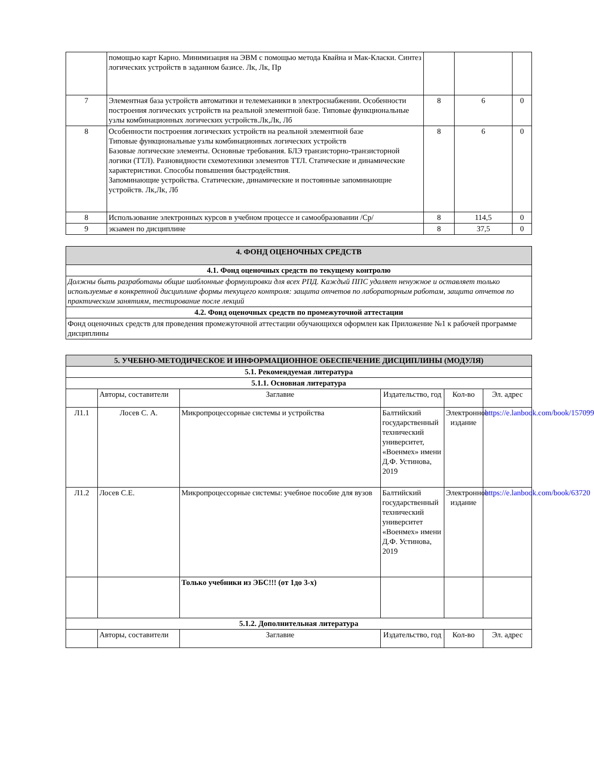| | помощью карт Карно. Минимизация на ЭВМ с помощью метода Квайна и Мак-Класки. Синтез логических устройств в заданном базисе. Лк, Лк, Пр | | | |
| 7 | Элементная база устройств автоматики и телемеханики в электроснабжении. Особенности построения логических устройств на реальной элементной базе. Типовые функциональные узлы комбинационных логических устройств.Лк,Лк, Лб | 8 | 6 | 0 |
| 8 | Особенности построения логических устройств на реальной элементной базе Типовые функциональные узлы комбинационных логических устройств Базовые логические элементы. Основные требования. БЛЭ транзисторно-транзисторной логики (ТТЛ). Разновидности схемотехники элементов ТТЛ. Статические и динамические характеристики. Способы повышения быстродействия. Запоминающие устройства. Статические, динамические и постоянные запоминающие устройств. Лк,Лк, Лб | 8 | 6 | 0 |
| 8 | Использование электронных курсов в учебном процессе и самообразовании /Ср/ | 8 | 114,5 | 0 |
| 9 | экзамен по дисциплине | 8 | 37,5 | 0 |
| 4. ФОНД ОЦЕНОЧНЫХ СРЕДСТВ |
| 4.1. Фонд оценочных средств по текущему контролю |
| Должны быть разработаны общие шаблонные формулировки для всех РПД. Каждый ППС удаляет ненужное и оставляет только используемые в конкретной дисциплине формы текущего контроля: защита отчетов по лабораторным работам, защита отчетов по практическим занятиям, тестирование после лекций |
| 4.2. Фонд оценочных средств по промежуточной аттестации |
| Фонд оценочных средств для проведения промежуточной аттестации обучающихся оформлен как Приложение №1 к рабочей программе дисциплины |
| 5. УЧЕБНО-МЕТОДИЧЕСКОЕ И ИНФОРМАЦИОННОЕ ОБЕСПЕЧЕНИЕ ДИСЦИПЛИНЫ (МОДУЛЯ) | | | | | |
| 5.1. Рекомендуемая литература | | | | | |
| 5.1.1. Основная литература | | | | | |
| | Авторы, составители | Заглавие | Издательство, год | Кол-во | Эл. адрес |
| Л1.1 | Лосев С. А. | Микропроцессорные системы и устройства | Балтийский государственный технический университет, «Военмех» имени Д.Ф. Устинова, 2019 | Электронное издание | https://e.lanbook.com/book/157099 |
| Л1.2 | Лосев С.Е. | Микропроцессорные системы: учебное пособие для вузов | Балтийский государственный технический университет «Военмех» имени Д.Ф. Устинова, 2019 | Электронное издание | https://e.lanbook.com/book/63720 |
| | | Только учебники из ЭБС!!! (от 1до 3-х) | | | |
| 5.1.2. Дополнительная литература | | | | | |
| | Авторы, составители | Заглавие | Издательство, год | Кол-во | Эл. адрес |